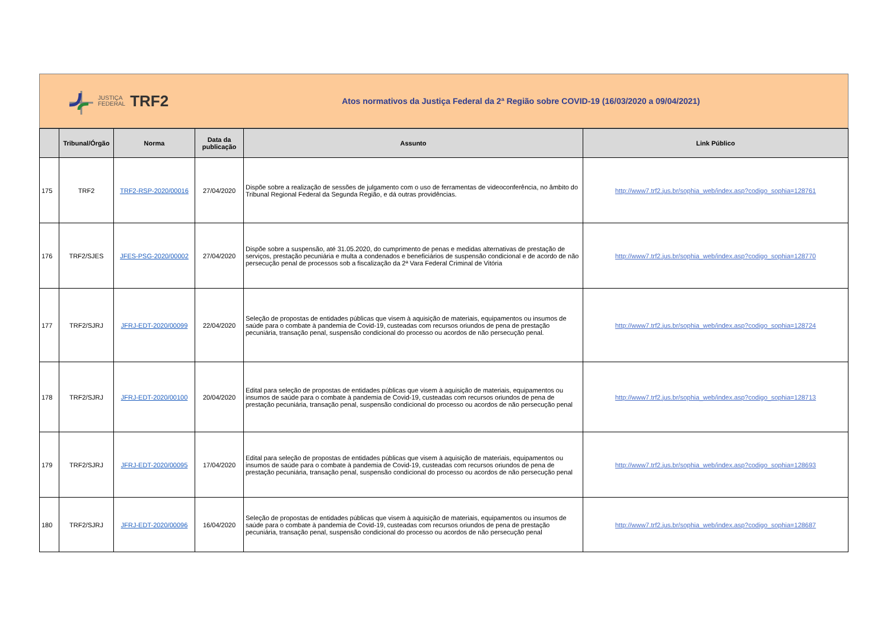JUSTIÇA
FEDERAL TRF2
Atos normativos da Justiça Federal da 2ª Região sobre COVID-19 (16/03/2020 a 09/04/2021)
| | Tribunal/Órgão | Norma | Data da publicação | Assunto | Link Público |
| --- | --- | --- | --- | --- | --- |
| 175 | TRF2 | TRF2-RSP-2020/00016 | 27/04/2020 | Dispõe sobre a realização de sessões de julgamento com o uso de ferramentas de videoconferência, no âmbito do Tribunal Regional Federal da Segunda Região, e dá outras providências. | http://www7.trf2.jus.br/sophia_web/index.asp?codigo_sophia=128761 |
| 176 | TRF2/SJES | JFES-PSG-2020/00002 | 27/04/2020 | Dispõe sobre a suspensão, até 31.05.2020, do cumprimento de penas e medidas alternativas de prestação de serviços, prestação pecuniária e multa a condenados e beneficiários de suspensão condicional e de acordo de não persecução penal de processos sob a fiscalização da 2ª Vara Federal Criminal de Vitória | http://www7.trf2.jus.br/sophia_web/index.asp?codigo_sophia=128770 |
| 177 | TRF2/SJRJ | JFRJ-EDT-2020/00099 | 22/04/2020 | Seleção de propostas de entidades públicas que visem à aquisição de materiais, equipamentos ou insumos de saúde para o combate à pandemia de Covid-19, custeadas com recursos oriundos de pena de prestação pecuniária, transação penal, suspensão condicional do processo ou acordos de não persecução penal. | http://www7.trf2.jus.br/sophia_web/index.asp?codigo_sophia=128724 |
| 178 | TRF2/SJRJ | JFRJ-EDT-2020/00100 | 20/04/2020 | Edital para seleção de propostas de entidades públicas que visem à aquisição de materiais, equipamentos ou insumos de saúde para o combate à pandemia de Covid-19, custeadas com recursos oriundos de pena de prestação pecuniária, transação penal, suspensão condicional do processo ou acordos de não persecução penal | http://www7.trf2.jus.br/sophia_web/index.asp?codigo_sophia=128713 |
| 179 | TRF2/SJRJ | JFRJ-EDT-2020/00095 | 17/04/2020 | Edital para seleção de propostas de entidades públicas que visem à aquisição de materiais, equipamentos ou insumos de saúde para o combate à pandemia de Covid-19, custeadas com recursos oriundos de pena de prestação pecuniária, transação penal, suspensão condicional do processo ou acordos de não persecução penal | http://www7.trf2.jus.br/sophia_web/index.asp?codigo_sophia=128693 |
| 180 | TRF2/SJRJ | JFRJ-EDT-2020/00096 | 16/04/2020 | Seleção de propostas de entidades públicas que visem à aquisição de materiais, equipamentos ou insumos de saúde para o combate à pandemia de Covid-19, custeadas com recursos oriundos de pena de prestação pecuniária, transação penal, suspensão condicional do processo ou acordos de não persecução penal | http://www7.trf2.jus.br/sophia_web/index.asp?codigo_sophia=128687 |